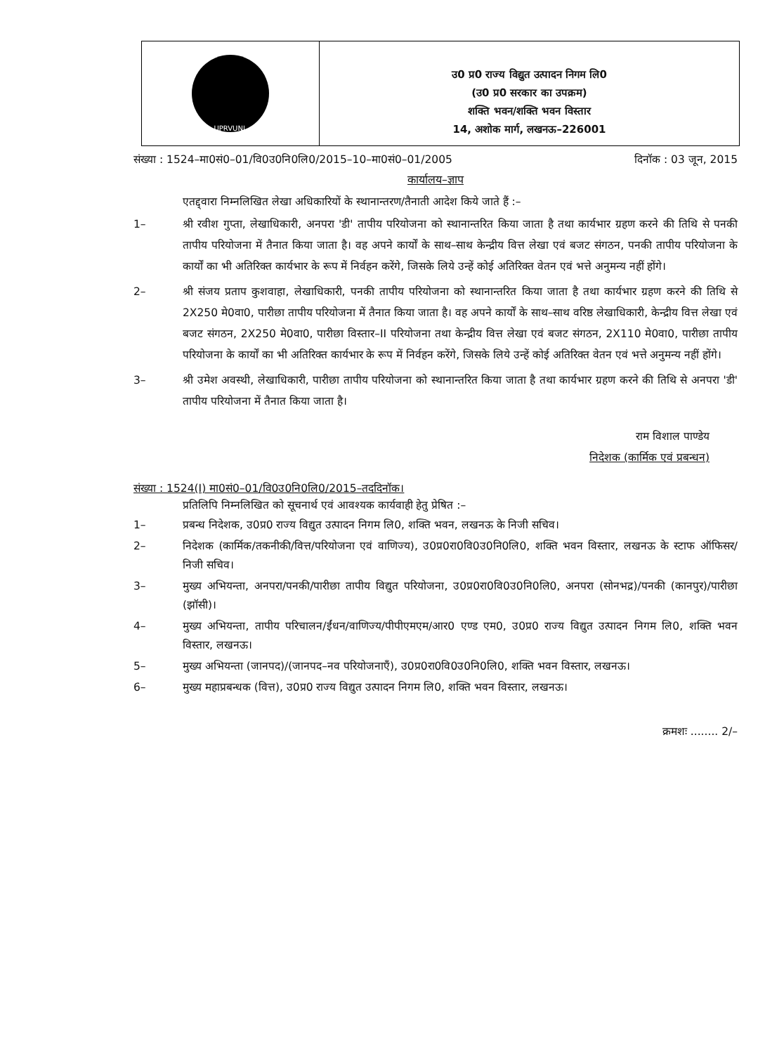UPRVUNL
उ0 प्र0 राज्य विद्युत उत्पादन निगम लि0
(उ0 प्र0 सरकार का उपक्रम)
शक्ति भवन/शक्ति भवन विस्तार
14, अशोक मार्ग, लखनऊ–226001
संख्या : 1524–मा0सं0–01/वि0उ0नि0लि0/2015–10–मा0सं0–01/2005 दिनॉक : 03 जून, 2015
कार्यालय–ज्ञाप
एतद्द्वारा निम्नलिखित लेखा अधिकारियों के स्थानान्तरण/तैनाती आदेश किये जाते हैं :–
1– श्री रवीश गुप्ता, लेखाधिकारी, अनपरा 'डी' तापीय परियोजना को स्थानान्तरित किया जाता है तथा कार्यभार ग्रहण करने की तिथि से पनकी तापीय परियोजना में तैनात किया जाता है। वह अपने कार्यों के साथ–साथ केन्द्रीय वित्त लेखा एवं बजट संगठन, पनकी तापीय परियोजना के कार्यों का भी अतिरिक्त कार्यभार के रूप में निर्वहन करेंगे, जिसके लिये उन्हें कोई अतिरिक्त वेतन एवं भत्ते अनुमन्य नहीं होंगे।
2– श्री संजय प्रताप कुशवाहा, लेखाधिकारी, पनकी तापीय परियोजना को स्थानान्तरित किया जाता है तथा कार्यभार ग्रहण करने की तिथि से 2X250 मे0वा0, पारीछा तापीय परियोजना में तैनात किया जाता है। वह अपने कार्यों के साथ–साथ वरिष्ठ लेखाधिकारी, केन्द्रीय वित्त लेखा एवं बजट संगठन, 2X250 मे0वा0, पारीछा विस्तार–II परियोजना तथा केन्द्रीय वित्त लेखा एवं बजट संगठन, 2X110 मे0वा0, पारीछा तापीय परियोजना के कार्यों का भी अतिरिक्त कार्यभार के रूप में निर्वहन करेंगे, जिसके लिये उन्हें कोई अतिरिक्त वेतन एवं भत्ते अनुमन्य नहीं होंगे।
3– श्री उमेश अवस्थी, लेखाधिकारी, पारीछा तापीय परियोजना को स्थानान्तरित किया जाता है तथा कार्यभार ग्रहण करने की तिथि से अनपरा 'डी' तापीय परियोजना में तैनात किया जाता है।
राम विशाल पाण्डेय
निदेशक (कार्मिक एवं प्रबन्धन)
संख्या : 1524(I) मा0सं0–01/वि0उ0नि0लि0/2015–तददिनॉक।
प्रतिलिपि निम्नलिखित को सूचनार्थ एवं आवश्यक कार्यवाही हेतु प्रेषित :–
1– प्रबन्ध निदेशक, उ0प्र0 राज्य विद्युत उत्पादन निगम लि0, शक्ति भवन, लखनऊ के निजी सचिव।
2– निदेशक (कार्मिक/तकनीकी/वित्त/परियोजना एवं वाणिज्य), उ0प्र0रा0वि0उ0नि0लि0, शक्ति भवन विस्तार, लखनऊ के स्टाफ ऑफिसर/निजी सचिव।
3– मुख्य अभियन्ता, अनपरा/पनकी/पारीछा तापीय विद्युत परियोजना, उ0प्र0रा0वि0उ0नि0लि0, अनपरा (सोनभद्र)/पनकी (कानपुर)/पारीछा (झॉसी)।
4– मुख्य अभियन्ता, तापीय परिचालन/ईंधन/वाणिज्य/पीपीएमएम/आर0 एण्ड एम0, उ0प्र0 राज्य विद्युत उत्पादन निगम लि0, शक्ति भवन विस्तार, लखनऊ।
5– मुख्य अभियन्ता (जानपद)/(जानपद–नव परियोजनाएँ), उ0प्र0रा0वि0उ0नि0लि0, शक्ति भवन विस्तार, लखनऊ।
6– मुख्य महाप्रबन्धक (वित्त), उ0प्र0 राज्य विद्युत उत्पादन निगम लि0, शक्ति भवन विस्तार, लखनऊ।
क्रमशः ........ 2/–